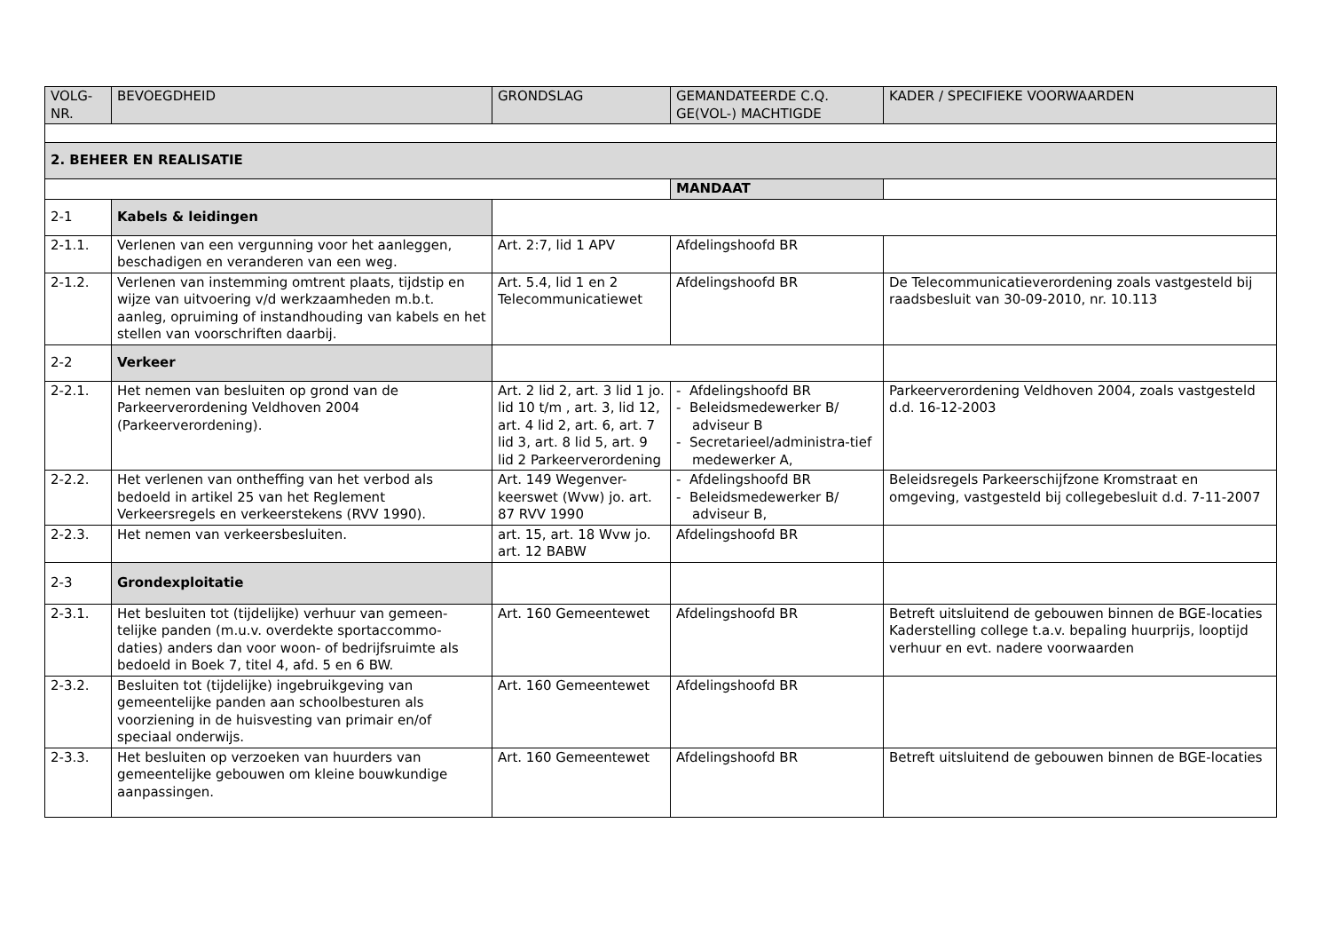| VOLG- NR. | BEVOEGDHEID | GRONDSLAG | GEMANDATEERDE C.Q. GE(VOL-) MACHTIGDE | KADER / SPECIFIEKE VOORWAARDEN |
| --- | --- | --- | --- | --- |
| 2. BEHEER EN REALISATIE | | | | |
| | | | MANDAAT | |
| 2-1 | Kabels & leidingen | | | |
| 2-1.1. | Verlenen van een vergunning voor het aanleggen, beschadigen en veranderen van een weg. | Art. 2:7, lid 1 APV | Afdelingshoofd BR | |
| 2-1.2. | Verlenen van instemming omtrent plaats, tijdstip en wijze van uitvoering v/d werkzaamheden m.b.t. aanleg, opruiming of instandhouding van kabels en het stellen van voorschriften daarbij. | Art. 5.4, lid 1 en 2 Telecommunicatiewet | Afdelingshoofd BR | De Telecommunicatieverordening zoals vastgesteld bij raadsbesluit van 30-09-2010, nr. 10.113 |
| 2-2 | Verkeer | | | |
| 2-2.1. | Het nemen van besluiten op grond van de Parkeerverordening Veldhoven 2004 (Parkeerverordening). | Art. 2 lid 2, art. 3 lid 1 jo. lid 10 t/m , art. 3, lid 12, art. 4 lid 2, art. 6, art. 7 lid 3, art. 8 lid 5, art. 9 lid 2 Parkeerverordening | - Afdelingshoofd BR - Beleidsmedewerker B/ adviseur B - Secretarieel/administra-tief medewerker A, | Parkeerverordening Veldhoven 2004, zoals vastgesteld d.d. 16-12-2003 |
| 2-2.2. | Het verlenen van ontheffing van het verbod als bedoeld in artikel 25 van het Reglement Verkeersregels en verkeerstekens (RVV 1990). | Art. 149 Wegenver-keerswet (Wvw) jo. art. 87 RVV 1990 | - Afdelingshoofd BR - Beleidsmedewerker B/ adviseur B, | Beleidsregels Parkeerschijfzone Kromstraat en omgeving, vastgesteld bij collegebesluit d.d. 7-11-2007 |
| 2-2.3. | Het nemen van verkeersbesluiten. | art. 15, art. 18 Wvw jo. art. 12 BABW | Afdelingshoofd BR | |
| 2-3 | Grondexploitatie | | | |
| 2-3.1. | Het besluiten tot (tijdelijke) verhuur van gemeen-telijke panden (m.u.v. overdekte sportaccommo-daties) anders dan voor woon- of bedrijfsruimte als bedoeld in Boek 7, titel 4, afd. 5 en 6 BW. | Art. 160 Gemeentewet | Afdelingshoofd BR | Betreft uitsluitend de gebouwen binnen de BGE-locaties Kaderstelling college t.a.v. bepaling huurprijs, looptijd verhuur en evt. nadere voorwaarden |
| 2-3.2. | Besluiten tot (tijdelijke) ingebruikgeving van gemeentelijke panden aan schoolbesturen als voorziening in de huisvesting van primair en/of speciaal onderwijs. | Art. 160 Gemeentewet | Afdelingshoofd BR | |
| 2-3.3. | Het besluiten op verzoeken van huurders van gemeentelijke gebouwen om kleine bouwkundige aanpassingen. | Art. 160 Gemeentewet | Afdelingshoofd BR | Betreft uitsluitend de gebouwen binnen de BGE-locaties |